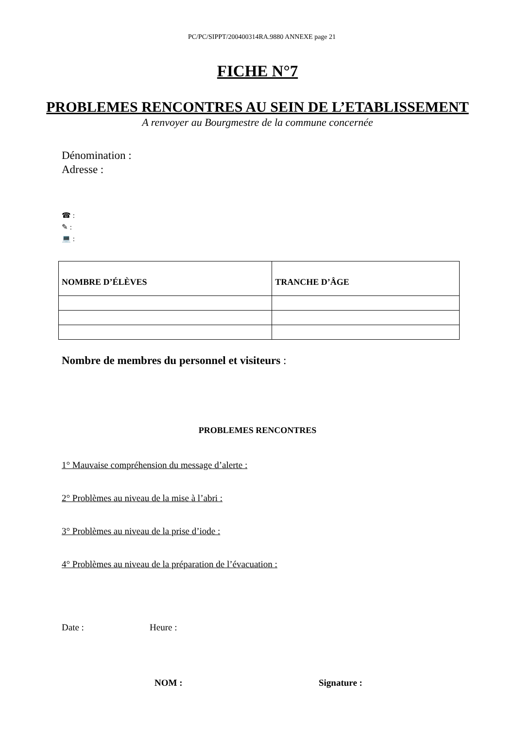PC/PC/SIPPT/200400314RA.9880 ANNEXE page 21
FICHE N°7
PROBLEMES RENCONTRES AU SEIN DE L’ETABLISSEMENT
A renvoyer au Bourgmestre de la commune concernée
Dénomination :
Adresse :
☎ :
✎ :
💻 :
| NOMBRE D’ÉLÈVES | TRANCHE D’ÂGE |
| --- | --- |
Nombre de membres du personnel et visiteurs :
PROBLEMES RENCONTRES
1° Mauvaise compréhension du message d’alerte :
2° Problèmes au niveau de la mise à l’abri :
3° Problèmes au niveau de la prise d’iode :
4° Problèmes au niveau de la préparation de l’évacuation :
Date : Heure :
NOM : Signature :